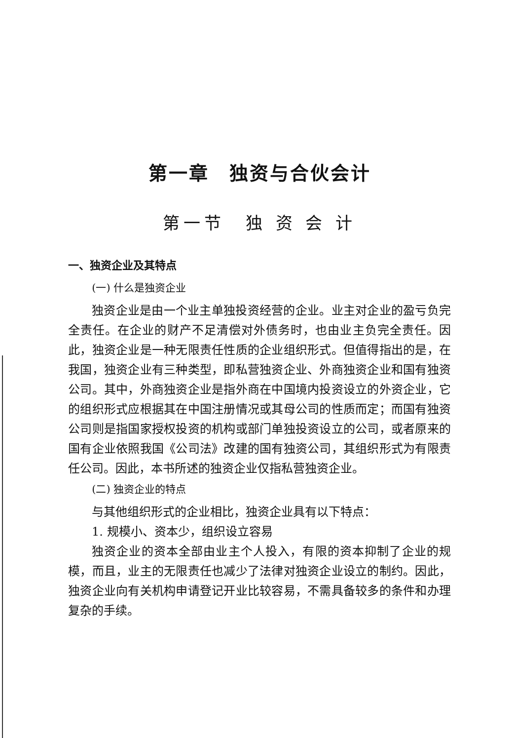第一章　独资与合伙会计
第一节　独 资 会 计
一、独资企业及其特点
(一) 什么是独资企业
独资企业是由一个业主单独投资经营的企业。业主对企业的盈亏负完全责任。在企业的财产不足清偿对外债务时，也由业主负完全责任。因此，独资企业是一种无限责任性质的企业组织形式。但值得指出的是，在我国，独资企业有三种类型，即私营独资企业、外商独资企业和国有独资公司。其中，外商独资企业是指外商在中国境内投资设立的外资企业，它的组织形式应根据其在中国注册情况或其母公司的性质而定；而国有独资公司则是指国家授权投资的机构或部门单独投资设立的公司，或者原来的国有企业依照我国《公司法》改建的国有独资公司，其组织形式为有限责任公司。因此，本书所述的独资企业仅指私营独资企业。
(二) 独资企业的特点
与其他组织形式的企业相比，独资企业具有以下特点：
1. 规模小、资本少，组织设立容易
独资企业的资本全部由业主个人投入，有限的资本抑制了企业的规模，而且，业主的无限责任也减少了法律对独资企业设立的制约。因此，独资企业向有关机构申请登记开业比较容易，不需具备较多的条件和办理复杂的手续。